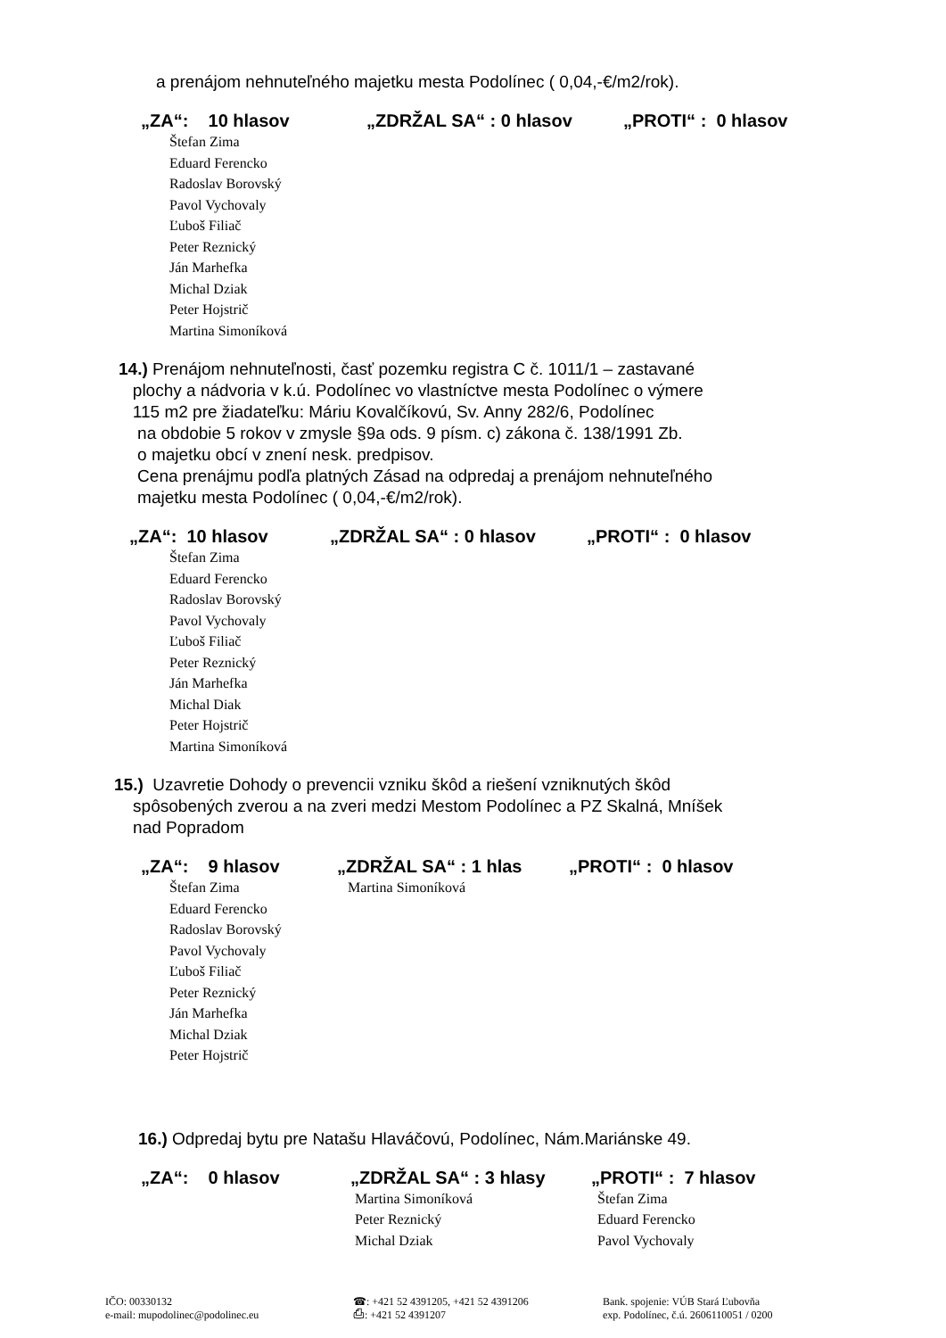a prenájom nehnuteľného majetku mesta Podolínec ( 0,04,-€/m2/rok).
„ZA“: 10 hlasov „ZDRŽAL SA“ : 0 hlasov „PROTI“ : 0 hlasov
Štefan Zima
Eduard Ferencko
Radoslav Borovský
Pavol Vychovaly
Ľuboš Filiač
Peter Reznický
Ján Marhefka
Michal Dziak
Peter Hojstrič
Martina Simoníková
14.) Prenájom nehnuteľnosti, časť pozemku registra C č. 1011/1 – zastavané
plochy a nádvoria v k.ú. Podolínec vo vlastníctve mesta Podolínec o výmere
115 m2 pre žiadateľku: Máriu Kovalčíkovú, Sv. Anny 282/6, Podolínec
na obdobie 5 rokov v zmysle §9a ods. 9 písm. c) zákona č. 138/1991 Zb.
o majetku obcí v znení nesk. predpisov.
Cena prenájmu podľa platných Zásad na odpredaj a prenájom nehnuteľného
majetku mesta Podolínec ( 0,04,-€/m2/rok).
„ZA“: 10 hlasov „ZDRŽAL SA“ : 0 hlasov „PROTI“ : 0 hlasov
Štefan Zima
Eduard Ferencko
Radoslav Borovský
Pavol Vychovaly
Ľuboš Filiač
Peter Reznický
Ján Marhefka
Michal Diak
Peter Hojstrič
Martina Simoníková
15.) Uzavretie Dohody o prevencii vzniku škôd a riešení vzniknutých škôd
spôsobených zverou a na zveri medzi Mestom Podolínec a PZ Skalná, Mníšek
nad Popradom
„ZA“: 9 hlasov „ZDRŽAL SA“ : 1 hlas „PROTI“ : 0 hlasov
Štefan Zima
Eduard Ferencko
Radoslav Borovský
Pavol Vychovaly
Ľuboš Filiač
Peter Reznický
Ján Marhefka
Michal Dziak
Peter Hojstrič
Martina Simoníková
16.) Odpredaj bytu pre Natašu Hlaváčovú, Podolínec, Nám.Mariánske 49.
„ZA“: 0 hlasov „ZDRŽAL SA“ : 3 hlasy „PROTI“ : 7 hlasov
Martina Simoníková
Peter Reznický
Michal Dziak
Štefan Zima
Eduard Ferencko
Pavol Vychovaly
IČO: 00330132
e-mail: mupodolinec@podolinec.eu
☎: +421 52 4391205, +421 52 4391206
⎙: +421 52 4391207
Bank. spojenie: VÚB Stará Ľubovňa
exp. Podolínec, č.ú. 2606110051 / 0200